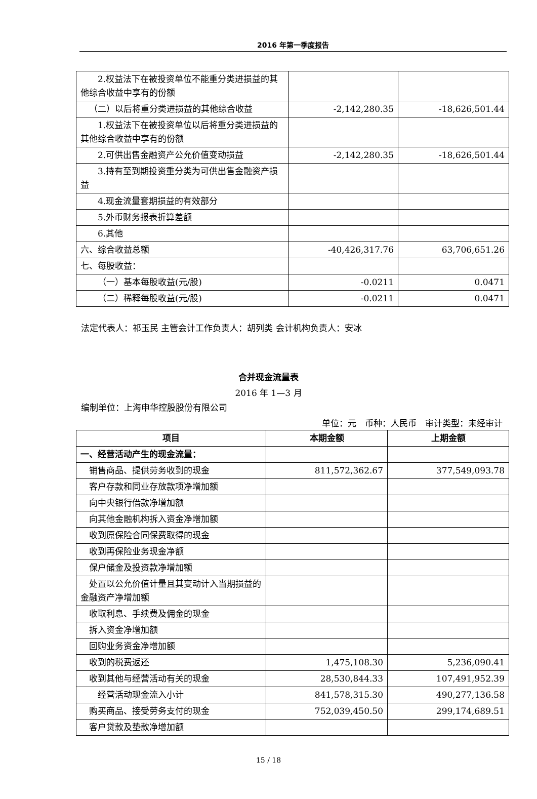2016 年第一季度报告
| 2.权益法下在被投资单位不能重分类进损益的其他综合收益中享有的份额 | | |
| （二）以后将重分类进损益的其他综合收益 | -2,142,280.35 | -18,626,501.44 |
| 1.权益法下在被投资单位以后将重分类进损益的其他综合收益中享有的份额 | | |
| 2.可供出售金融资产公允价值变动损益 | -2,142,280.35 | -18,626,501.44 |
| 3.持有至到期投资重分类为可供出售金融资产损益 | | |
| 4.现金流量套期损益的有效部分 | | |
| 5.外币财务报表折算差额 | | |
| 6.其他 | | |
| 六、综合收益总额 | -40,426,317.76 | 63,706,651.26 |
| 七、每股收益： | | |
| （一）基本每股收益(元/股) | -0.0211 | 0.0471 |
| （二）稀释每股收益(元/股) | -0.0211 | 0.0471 |
法定代表人：祁玉民 主管会计工作负责人：胡列类 会计机构负责人：安冰
合并现金流量表
2016 年 1—3 月
编制单位：上海申华控股股份有限公司
单位：元　币种：人民币　审计类型：未经审计
| 项目 | 本期金额 | 上期金额 |
| --- | --- | --- |
| 一、经营活动产生的现金流量： | | |
| 销售商品、提供劳务收到的现金 | 811,572,362.67 | 377,549,093.78 |
| 客户存款和同业存放款项净增加额 | | |
| 向中央银行借款净增加额 | | |
| 向其他金融机构拆入资金净增加额 | | |
| 收到原保险合同保费取得的现金 | | |
| 收到再保险业务现金净额 | | |
| 保户储金及投资款净增加额 | | |
| 处置以公允价值计量且其变动计入当期损益的金融资产净增加额 | | |
| 收取利息、手续费及佣金的现金 | | |
| 拆入资金净增加额 | | |
| 回购业务资金净增加额 | | |
| 收到的税费返还 | 1,475,108.30 | 5,236,090.41 |
| 收到其他与经营活动有关的现金 | 28,530,844.33 | 107,491,952.39 |
| 经营活动现金流入小计 | 841,578,315.30 | 490,277,136.58 |
| 购买商品、接受劳务支付的现金 | 752,039,450.50 | 299,174,689.51 |
| 客户贷款及垫款净增加额 | | |
15 / 18